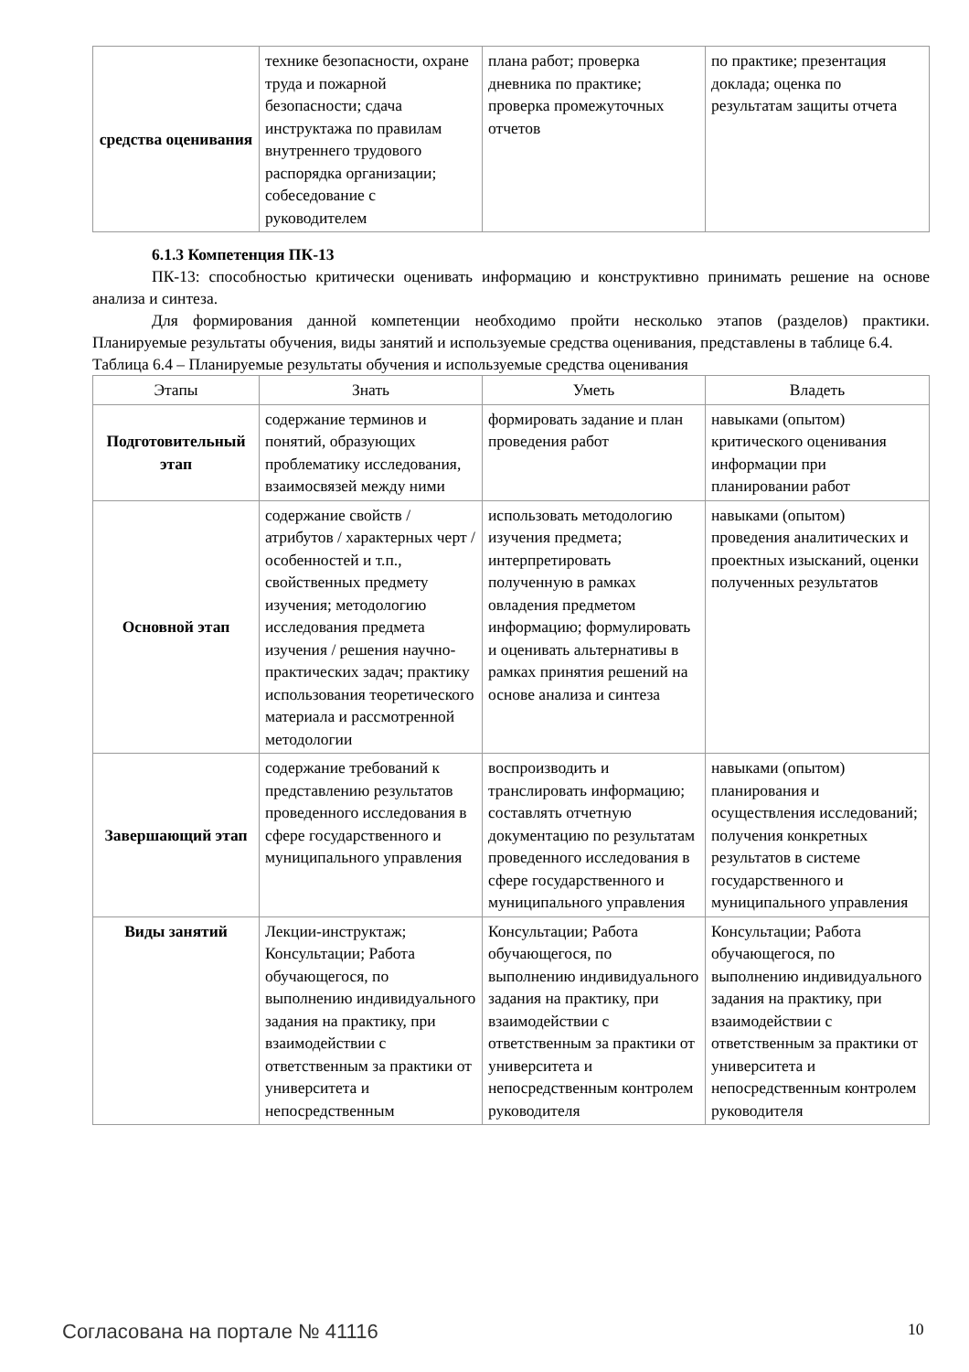| средства оценивания | технике безопасности, охране труда и пожарной безопасности; сдача инструктажа по правилам внутреннего трудового распорядка организации; собеседование с руководителем | плана работ; проверка дневника по практике; проверка промежуточных отчетов | по практике; презентация доклада; оценка по результатам защиты отчета |
6.1.3 Компетенция ПК-13
ПК-13: способностью критически оценивать информацию и конструктивно принимать решение на основе анализа и синтеза.
Для формирования данной компетенции необходимо пройти несколько этапов (разделов) практики. Планируемые результаты обучения, виды занятий и используемые средства оценивания, представлены в таблице 6.4.
Таблица 6.4 – Планируемые результаты обучения и используемые средства оценивания
| Этапы | Знать | Уметь | Владеть |
| --- | --- | --- | --- |
| Подготовительный этап | содержание терминов и понятий, образующих проблематику исследования, взаимосвязей между ними | формировать задание и план проведения работ | навыками (опытом) критического оценивания информации при планировании работ |
| Основной этап | содержание свойств / атрибутов / характерных черт / особенностей и т.п., свойственных предмету изучения; методологию исследования предмета изучения / решения научно-практических задач; практику использования теоретического материала и рассмотренной методологии | использовать методологию изучения предмета; интерпретировать полученную в рамках овладения предметом информацию; формулировать и оценивать альтернативы в рамках принятия решений на основе анализа и синтеза | навыками (опытом) проведения аналитических и проектных изысканий, оценки полученных результатов |
| Завершающий этап | содержание требований к представлению результатов проведенного исследования в сфере государственного и муниципального управления | воспроизводить и транслировать информацию; составлять отчетную документацию по результатам проведенного исследования в сфере государственного и муниципального управления | навыками (опытом) планирования и осуществления исследований; получения конкретных результатов в системе государственного и муниципального управления |
| Виды занятий | Лекции-инструктаж; Консультации; Работа обучающегося, по выполнению индивидуального задания на практику, при взаимодействии с ответственным за практики от университета и непосредственным | Консультации; Работа обучающегося, по выполнению индивидуального задания на практику, при взаимодействии с ответственным за практики от университета и непосредственным контролем руководителя | Консультации; Работа обучающегося, по выполнению индивидуального задания на практику, при взаимодействии с ответственным за практики от университета и непосредственным контролем руководителя |
Согласована на портале № 41116 10